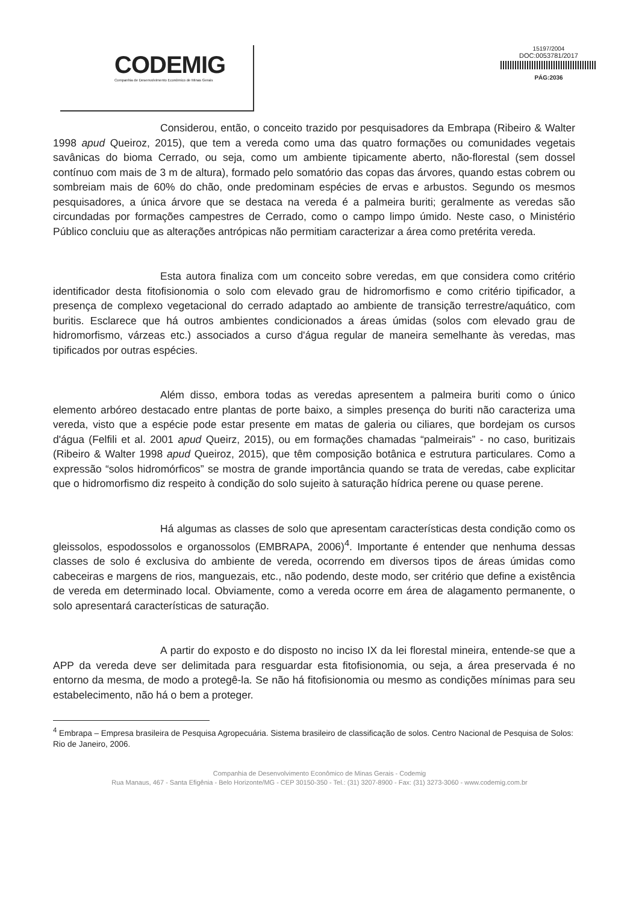CODEMIG
Companhia de Desenvolvimento Econômico de Minas Gerais
15197/2004
DOC:0053781/2017
PÁG:2036
Considerou, então, o conceito trazido por pesquisadores da Embrapa (Ribeiro & Walter 1998 apud Queiroz, 2015), que tem a vereda como uma das quatro formações ou comunidades vegetais savânicas do bioma Cerrado, ou seja, como um ambiente tipicamente aberto, não-florestal (sem dossel contínuo com mais de 3 m de altura), formado pelo somatório das copas das árvores, quando estas cobrem ou sombreiam mais de 60% do chão, onde predominam espécies de ervas e arbustos. Segundo os mesmos pesquisadores, a única árvore que se destaca na vereda é a palmeira buriti; geralmente as veredas são circundadas por formações campestres de Cerrado, como o campo limpo úmido. Neste caso, o Ministério Público concluiu que as alterações antrópicas não permitiam caracterizar a área como pretérita vereda.
Esta autora finaliza com um conceito sobre veredas, em que considera como critério identificador desta fitofisionomia o solo com elevado grau de hidromorfismo e como critério tipificador, a presença de complexo vegetacional do cerrado adaptado ao ambiente de transição terrestre/aquático, com buritis. Esclarece que há outros ambientes condicionados a áreas úmidas (solos com elevado grau de hidromorfismo, várzeas etc.) associados a curso d'água regular de maneira semelhante às veredas, mas tipificados por outras espécies.
Além disso, embora todas as veredas apresentem a palmeira buriti como o único elemento arbóreo destacado entre plantas de porte baixo, a simples presença do buriti não caracteriza uma vereda, visto que a espécie pode estar presente em matas de galeria ou ciliares, que bordejam os cursos d'água (Felfili et al. 2001 apud Queirz, 2015), ou em formações chamadas “palmeirais” - no caso, buritizais (Ribeiro & Walter 1998 apud Queiroz, 2015), que têm composição botânica e estrutura particulares. Como a expressão “solos hidromórficos” se mostra de grande importância quando se trata de veredas, cabe explicitar que o hidromorfismo diz respeito à condição do solo sujeito à saturação hídrica perene ou quase perene.
Há algumas as classes de solo que apresentam características desta condição como os gleissolos, espodossolos e organossolos (EMBRAPA, 2006)<sup>4</sup>. Importante é entender que nenhuma dessas classes de solo é exclusiva do ambiente de vereda, ocorrendo em diversos tipos de áreas úmidas como cabeceiras e margens de rios, manguezais, etc., não podendo, deste modo, ser critério que define a existência de vereda em determinado local. Obviamente, como a vereda ocorre em área de alagamento permanente, o solo apresentará características de saturação.
A partir do exposto e do disposto no inciso IX da lei florestal mineira, entende-se que a APP da vereda deve ser delimitada para resguardar esta fitofisionomia, ou seja, a área preservada é no entorno da mesma, de modo a protegê-la. Se não há fitofisionomia ou mesmo as condições mínimas para seu estabelecimento, não há o bem a proteger.
<sup>4</sup> Embrapa – Empresa brasileira de Pesquisa Agropecuária. Sistema brasileiro de classificação de solos. Centro Nacional de Pesquisa de Solos: Rio de Janeiro, 2006.
Companhia de Desenvolvimento Econômico de Minas Gerais - Codemig
Rua Manaus, 467 - Santa Efigênia - Belo Horizonte/MG - CEP 30150-350 - Tel.: (31) 3207-8900 - Fax: (31) 3273-3060 - www.codemig.com.br